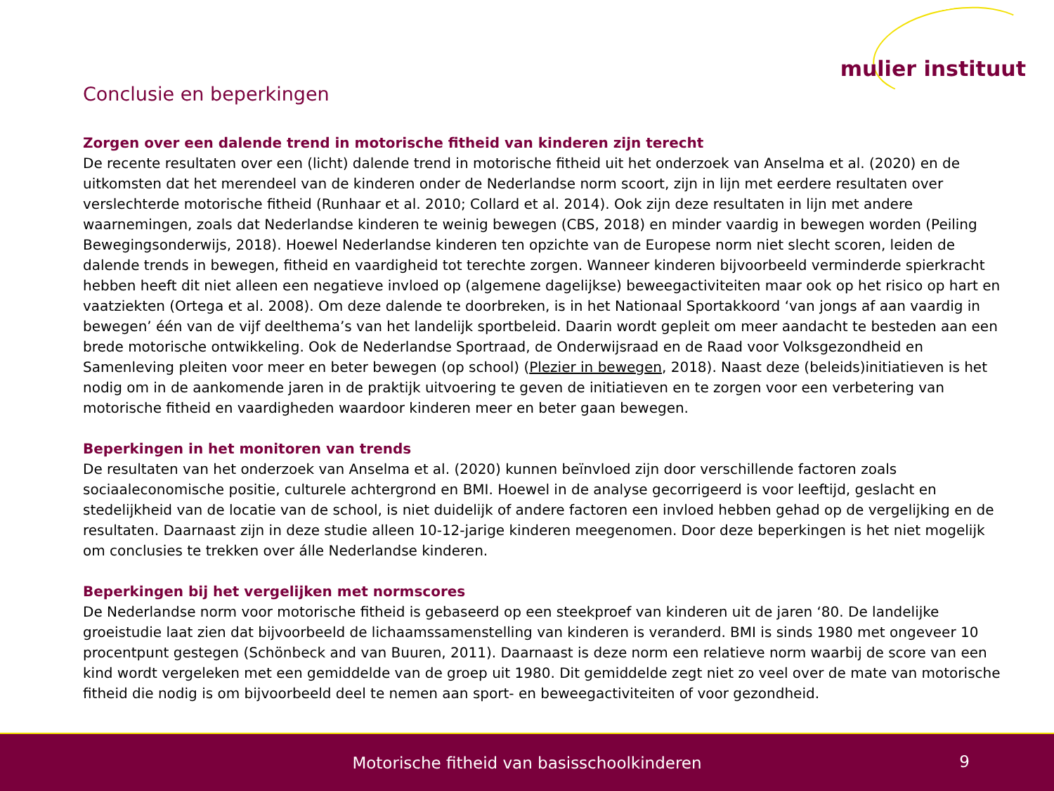mulier instituut
Conclusie en beperkingen
Zorgen over een dalende trend in motorische fitheid van kinderen zijn terecht
De recente resultaten over een (licht) dalende trend in motorische fitheid uit het onderzoek van Anselma et al. (2020) en de uitkomsten dat het merendeel van de kinderen onder de Nederlandse norm scoort, zijn in lijn met eerdere resultaten over verslechterde motorische fitheid (Runhaar et al. 2010; Collard et al. 2014). Ook zijn deze resultaten in lijn met andere waarnemingen, zoals dat Nederlandse kinderen te weinig bewegen (CBS, 2018) en minder vaardig in bewegen worden (Peiling Bewegingsonderwijs, 2018). Hoewel Nederlandse kinderen ten opzichte van de Europese norm niet slecht scoren, leiden de dalende trends in bewegen, fitheid en vaardigheid tot terechte zorgen. Wanneer kinderen bijvoorbeeld verminderde spierkracht hebben heeft dit niet alleen een negatieve invloed op (algemene dagelijkse) beweegactiviteiten maar ook op het risico op hart en vaatziekten (Ortega et al. 2008). Om deze dalende te doorbreken, is in het Nationaal Sportakkoord ‘van jongs af aan vaardig in bewegen’ één van de vijf deelthema’s van het landelijk sportbeleid. Daarin wordt gepleit om meer aandacht te besteden aan een brede motorische ontwikkeling. Ook de Nederlandse Sportraad, de Onderwijsraad en de Raad voor Volksgezondheid en Samenleving pleiten voor meer en beter bewegen (op school) (Plezier in bewegen, 2018). Naast deze (beleids)initiatieven is het nodig om in de aankomende jaren in de praktijk uitvoering te geven de initiatieven en te zorgen voor een verbetering van motorische fitheid en vaardigheden waardoor kinderen meer en beter gaan bewegen.
Beperkingen in het monitoren van trends
De resultaten van het onderzoek van Anselma et al. (2020) kunnen beïnvloed zijn door verschillende factoren zoals sociaaleconomische positie, culturele achtergrond en BMI. Hoewel in de analyse gecorrigeerd is voor leeftijd, geslacht en stedelijkheid van de locatie van de school, is niet duidelijk of andere factoren een invloed hebben gehad op de vergelijking en de resultaten. Daarnaast zijn in deze studie alleen 10-12-jarige kinderen meegenomen. Door deze beperkingen is het niet mogelijk om conclusies te trekken over álle Nederlandse kinderen.
Beperkingen bij het vergelijken met normscores
De Nederlandse norm voor motorische fitheid is gebaseerd op een steekproef van kinderen uit de jaren ‘80. De landelijke groeistudie laat zien dat bijvoorbeeld de lichaamssamenstelling van kinderen is veranderd. BMI is sinds 1980 met ongeveer 10 procentpunt gestegen (Schönbeck and van Buuren, 2011). Daarnaast is deze norm een relatieve norm waarbij de score van een kind wordt vergeleken met een gemiddelde van de groep uit 1980. Dit gemiddelde zegt niet zo veel over de mate van motorische fitheid die nodig is om bijvoorbeeld deel te nemen aan sport- en beweegactiviteiten of voor gezondheid.
Motorische fitheid van basisschoolkinderen
9